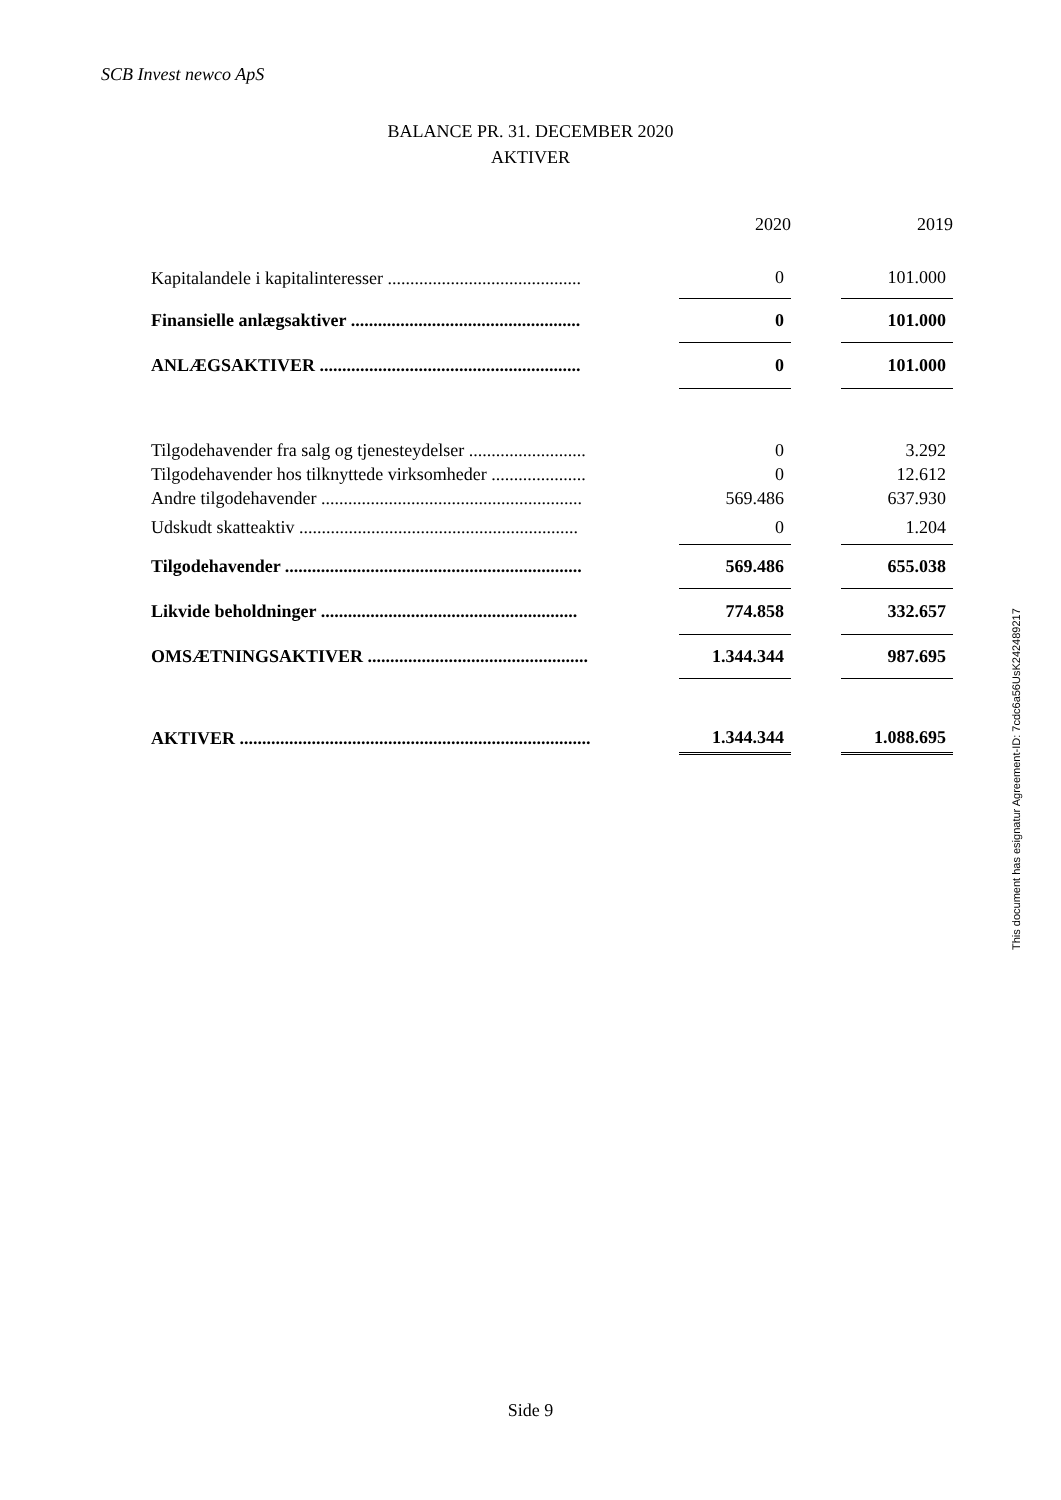SCB Invest newco ApS
BALANCE PR. 31. DECEMBER 2020
AKTIVER
| | | 2020 | | 2019 |
| Kapitalandele i kapitalinteresser ........................................... | | 0 | | 101.000 |
| Finansielle anlægsaktiver ................................................... | | 0 | | 101.000 |
| ANLÆGSAKTIVER .......................................................... | | 0 | | 101.000 |
| Tilgodehavender fra salg og tjenesteydelser .......................... | | 0 | | 3.292 |
| Tilgodehavender hos tilknyttede virksomheder ..................... | | 0 | | 12.612 |
| Andre tilgodehavender .......................................................... | | 569.486 | | 637.930 |
| Udskudt skatteaktiv .............................................................. | | 0 | | 1.204 |
| Tilgodehavender .................................................................. | | 569.486 | | 655.038 |
| Likvide beholdninger ......................................................... | | 774.858 | | 332.657 |
| OMSÆTNINGSAKTIVER ................................................. | | 1.344.344 | | 987.695 |
| AKTIVER .............................................................................. | | 1.344.344 | | 1.088.695 |
This document has esignatur Agreement-ID: 7cdc6a56UsK242489217
Side 9